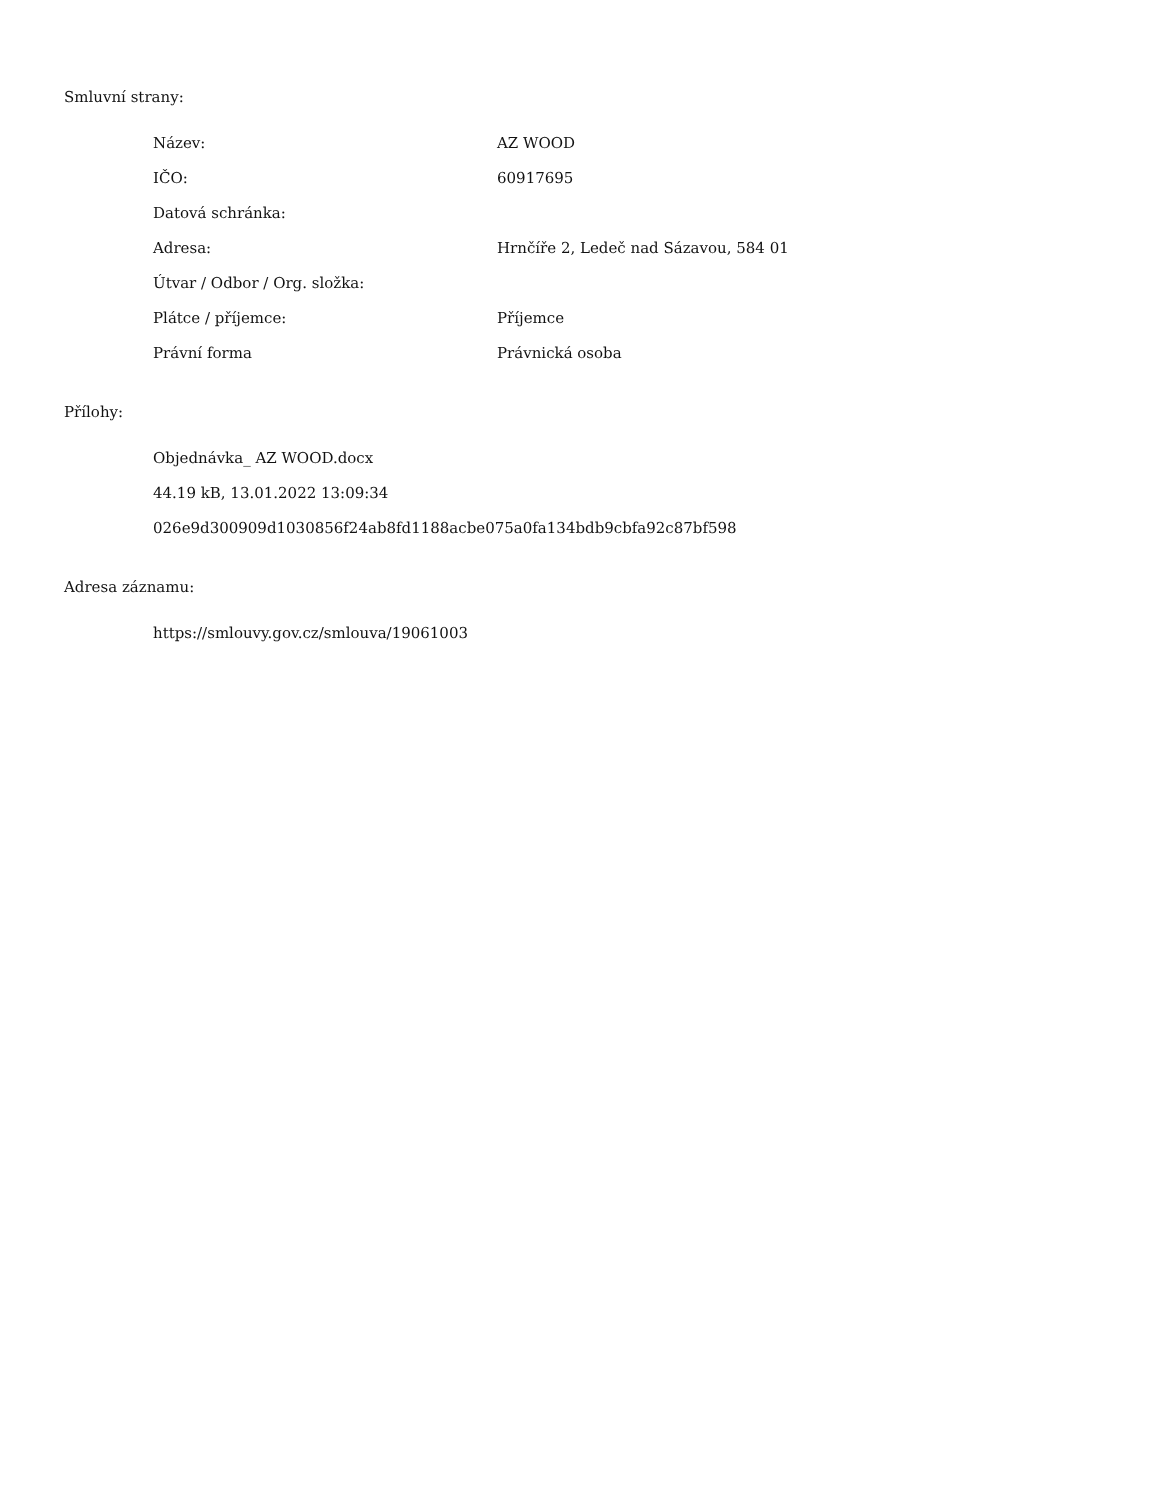Smluvní strany:
| Název: | AZ WOOD |
| IČO: | 60917695 |
| Datová schránka: | |
| Adresa: | Hrnčíře 2, Ledeč nad Sázavou, 584 01 |
| Útvar / Odbor / Org. složka: | |
| Plátce / příjemce: | Příjemce |
| Právní forma | Právnická osoba |
Přílohy:
Objednávka_ AZ WOOD.docx
44.19 kB, 13.01.2022 13:09:34
026e9d300909d1030856f24ab8fd1188acbe075a0fa134bdb9cbfa92c87bf598
Adresa záznamu:
https://smlouvy.gov.cz/smlouva/19061003